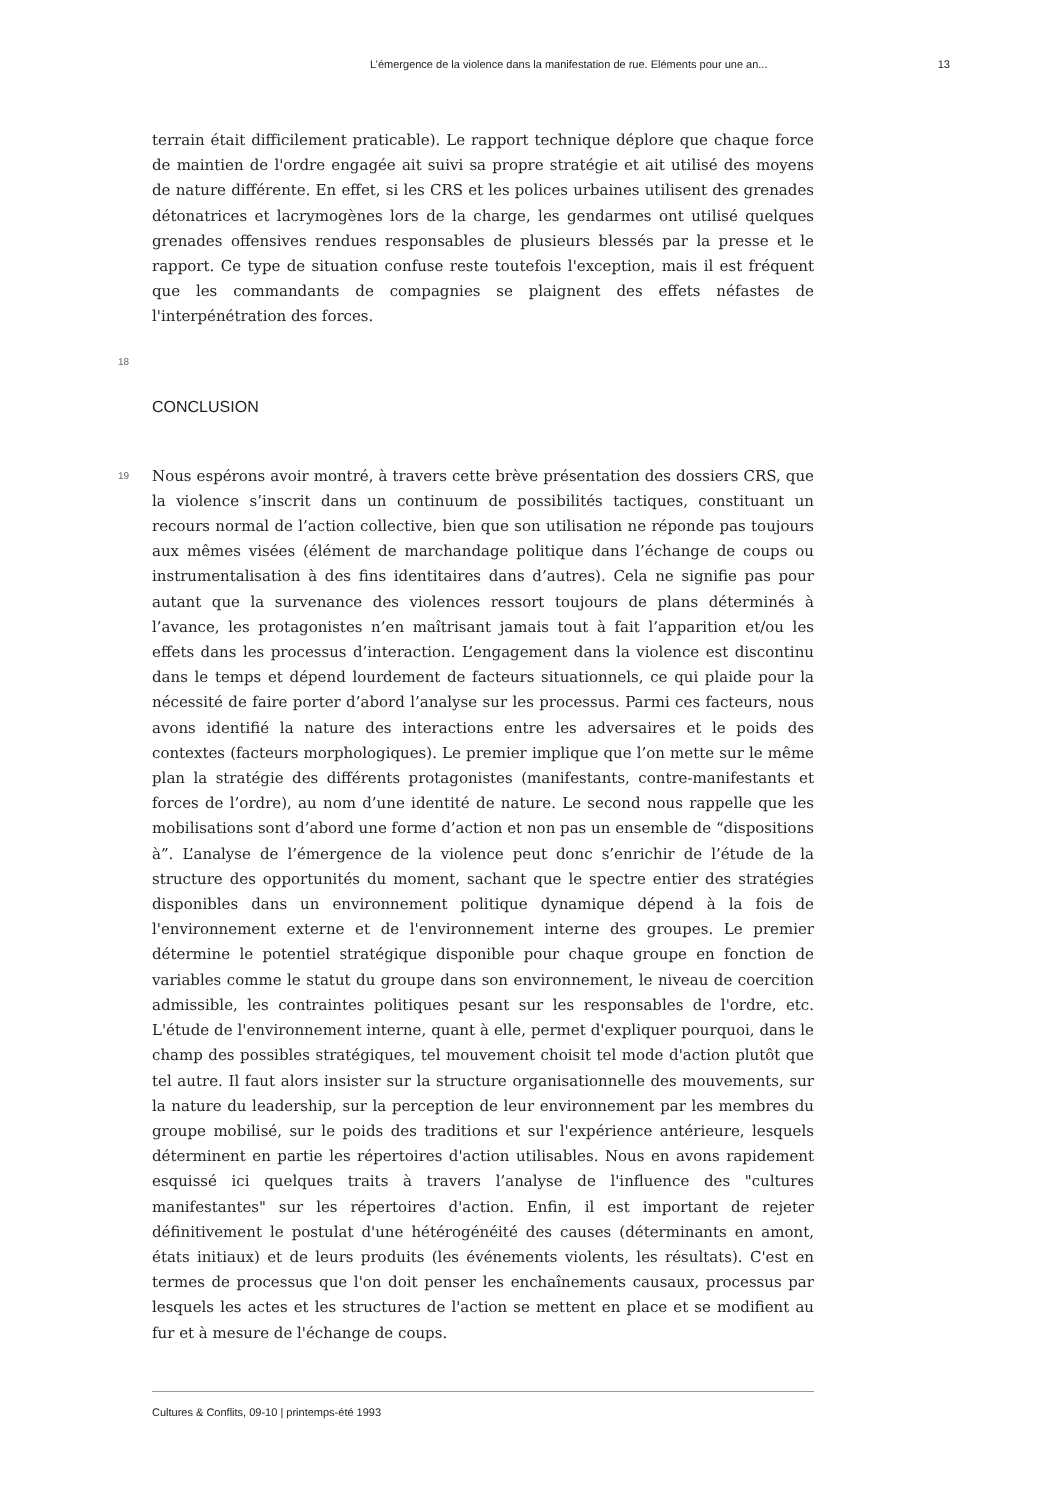L’émergence de la violence dans la manifestation de rue. Eléments pour une an... 13
terrain était difficilement praticable). Le rapport technique déplore que chaque force de maintien de l'ordre engagée ait suivi sa propre stratégie et ait utilisé des moyens de nature différente. En effet, si les CRS et les polices urbaines utilisent des grenades détonatrices et lacrymogènes lors de la charge, les gendarmes ont utilisé quelques grenades offensives rendues responsables de plusieurs blessés par la presse et le rapport. Ce type de situation confuse reste toutefois l'exception, mais il est fréquent que les commandants de compagnies se plaignent des effets néfastes de l'interpénétration des forces.
18
CONCLUSION
19
Nous espérons avoir montré, à travers cette brève présentation des dossiers CRS, que la violence s’inscrit dans un continuum de possibilités tactiques, constituant un recours normal de l’action collective, bien que son utilisation ne réponde pas toujours aux mêmes visées (élément de marchandage politique dans l’échange de coups ou instrumentalisation à des fins identitaires dans d’autres). Cela ne signifie pas pour autant que la survenance des violences ressort toujours de plans déterminés à l’avance, les protagonistes n’en maîtrisant jamais tout à fait l’apparition et/ou les effets dans les processus d’interaction. L’engagement dans la violence est discontinu dans le temps et dépend lourdement de facteurs situationnels, ce qui plaide pour la nécessité de faire porter d’abord l’analyse sur les processus. Parmi ces facteurs, nous avons identifié la nature des interactions entre les adversaires et le poids des contextes (facteurs morphologiques). Le premier implique que l’on mette sur le même plan la stratégie des différents protagonistes (manifestants, contre-manifestants et forces de l’ordre), au nom d’une identité de nature. Le second nous rappelle que les mobilisations sont d’abord une forme d’action et non pas un ensemble de “dispositions à”. L’analyse de l’émergence de la violence peut donc s’enrichir de l’étude de la structure des opportunités du moment, sachant que le spectre entier des stratégies disponibles dans un environnement politique dynamique dépend à la fois de l'environnement externe et de l'environnement interne des groupes. Le premier détermine le potentiel stratégique disponible pour chaque groupe en fonction de variables comme le statut du groupe dans son environnement, le niveau de coercition admissible, les contraintes politiques pesant sur les responsables de l'ordre, etc. L'étude de l'environnement interne, quant à elle, permet d'expliquer pourquoi, dans le champ des possibles stratégiques, tel mouvement choisit tel mode d'action plutôt que tel autre. Il faut alors insister sur la structure organisationnelle des mouvements, sur la nature du leadership, sur la perception de leur environnement par les membres du groupe mobilisé, sur le poids des traditions et sur l'expérience antérieure, lesquels déterminent en partie les répertoires d'action utilisables. Nous en avons rapidement esquissé ici quelques traits à travers l’analyse de l'influence des "cultures manifestantes" sur les répertoires d'action. Enfin, il est important de rejeter définitivement le postulat d'une hétérogénéité des causes (déterminants en amont, états initiaux) et de leurs produits (les événements violents, les résultats). C'est en termes de processus que l'on doit penser les enchaînements causaux, processus par lesquels les actes et les structures de l'action se mettent en place et se modifient au fur et à mesure de l'échange de coups.
Cultures & Conflits, 09-10 | printemps-été 1993